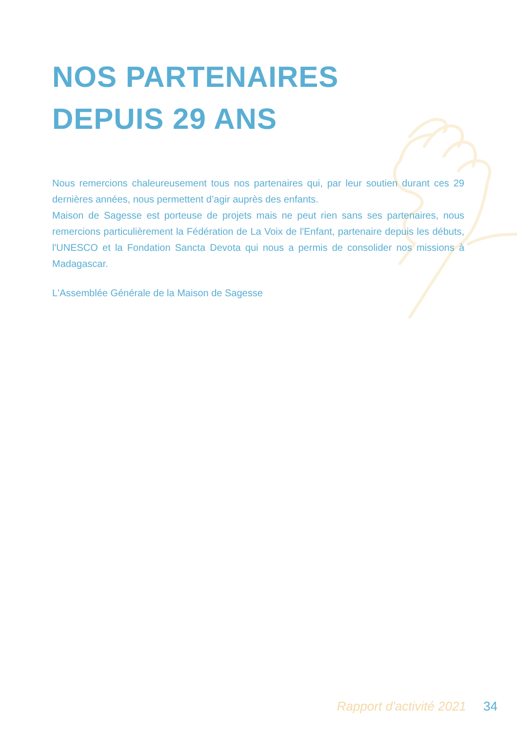NOS PARTENAIRES
DEPUIS 29 ANS
Nous remercions chaleureusement tous nos partenaires qui, par leur soutien durant ces 29 dernières années, nous permettent d’agir auprès des enfants.
Maison de Sagesse est porteuse de projets mais ne peut rien sans ses partenaires, nous remercions particulièrement la Fédération de La Voix de l'Enfant, partenaire depuis les débuts, l'UNESCO et la Fondation Sancta Devota qui nous a permis de consolider nos missions à Madagascar.
L'Assemblée Générale de la Maison de Sagesse
Rapport d'activité 2021 34